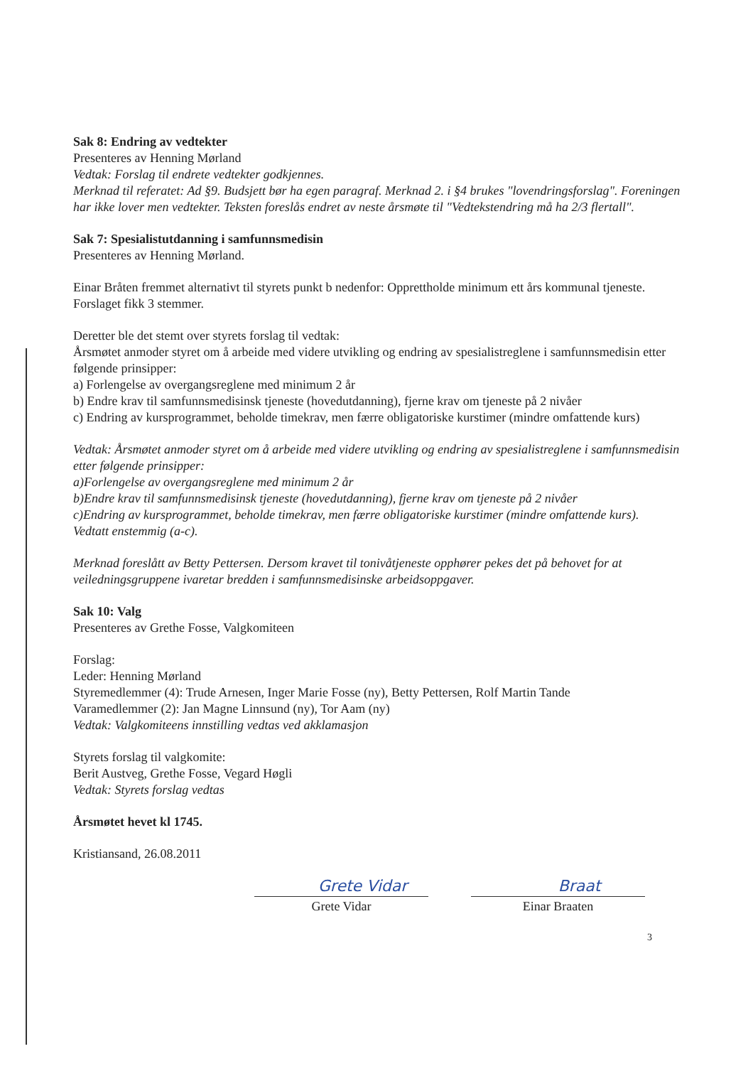Sak 8: Endring av vedtekter
Presenteres av Henning Mørland
Vedtak: Forslag til endrete vedtekter godkjennes.
Merknad til referatet: Ad §9. Budsjett bør ha egen paragraf. Merknad 2. i §4 brukes "lovendringsforslag". Foreningen har ikke lover men vedtekter. Teksten foreslås endret av neste årsmøte til "Vedtekstendring må ha 2/3 flertall".
Sak 7: Spesialistutdanning i samfunnsmedisin
Presenteres av Henning Mørland.
Einar Bråten fremmet alternativt til styrets punkt b nedenfor: Opprettholde minimum ett års kommunal tjeneste. Forslaget fikk 3 stemmer.
Deretter ble det stemt over styrets forslag til vedtak:
Årsmøtet anmoder styret om å arbeide med videre utvikling og endring av spesialistreglene i samfunnsmedisin etter følgende prinsipper:
a) Forlengelse av overgangsreglene med minimum 2 år
b) Endre krav til samfunnsmedisinsk tjeneste (hovedutdanning), fjerne krav om tjeneste på 2 nivåer
c) Endring av kursprogrammet, beholde timekrav, men færre obligatoriske kurstimer (mindre omfattende kurs)
Vedtak: Årsmøtet anmoder styret om å arbeide med videre utvikling og endring av spesialistreglene i samfunnsmedisin etter følgende prinsipper:
a)Forlengelse av overgangsreglene med minimum 2 år
b)Endre krav til samfunnsmedisinsk tjeneste (hovedutdanning), fjerne krav om tjeneste på 2 nivåer
c)Endring av kursprogrammet, beholde timekrav, men færre obligatoriske kurstimer (mindre omfattende kurs).
Vedtatt enstemmig (a-c).
Merknad foreslått av Betty Pettersen. Dersom kravet til tonivåtjeneste opphører pekes det på behovet for at veiledningsgruppene ivaretar bredden i samfunnsmedisinske arbeidsoppgaver.
Sak 10: Valg
Presenteres av Grethe Fosse, Valgkomiteen
Forslag:
Leder: Henning Mørland
Styremedlemmer (4): Trude Arnesen, Inger Marie Fosse (ny), Betty Pettersen, Rolf Martin Tande
Varamedlemmer (2): Jan Magne Linnsund (ny), Tor Aam (ny)
Vedtak: Valgkomiteens innstilling vedtas ved akklamasjon
Styrets forslag til valgkomite:
Berit Austveg, Grethe Fosse, Vegard Høgli
Vedtak: Styrets forslag vedtas
Årsmøtet hevet kl 1745.
Kristiansand, 26.08.2011
Grete Vidar
Grete Vidar
Braat
Einar Braaten
3